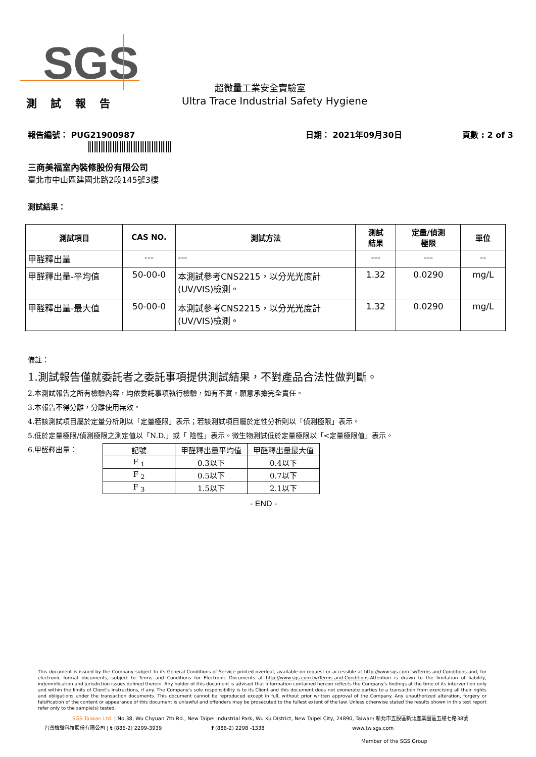SGS
超微量工業安全實驗室
測 試 報 告
Ultra Trace Industrial Safety Hygiene
報告編號： PUG21900987 日期： 2021年09月30日 頁數 : 2 of 3
三商美福室內裝修股份有限公司
臺北市中山區建國北路2段145號3樓
測試結果：
| 測試項目 | CAS NO. | 測試方法 | 測試 結果 | 定量/偵測 極限 | 單位 |
| --- | --- | --- | --- | --- | --- |
| 甲醛釋出量 | --- | --- | --- | --- | -- |
| 甲醛釋出量-平均值 | 50-00-0 | 本測試參考CNS2215，以分光光度計 (UV/VIS)檢測。 | 1.32 | 0.0290 | mg/L |
| 甲醛釋出量-最大值 | 50-00-0 | 本測試參考CNS2215，以分光光度計 (UV/VIS)檢測。 | 1.32 | 0.0290 | mg/L |
備註：
1.測試報告僅就委託者之委託事項提供測試結果，不對產品合法性做判斷。
2.本測試報告之所有檢驗內容，均依委託事項執行檢驗，如有不實，願意承擔完全責任。
3.本報告不得分離，分離使用無效。
4.若該測試項目屬於定量分析則以「定量極限」表示；若該測試項目屬於定性分析則以「偵測極限」表示。
5.低於定量極限/偵測極限之測定值以「N.D.」或「 陰性」表示。微生物測試低於定量極限以「<定量極限值」表示。
6.甲醛釋出量：
| 記號 | 甲醛釋出量平均值 | 甲醛釋出量最大值 |
| --- | --- | --- |
| F <sub>1</sub> | 0.3以下 | 0.4以下 |
| F <sub>2</sub> | 0.5以下 | 0.7以下 |
| F <sub>3</sub> | 1.5以下 | 2.1以下 |
- END -
This document is issued by the Company subject to its General Conditions of Service printed overleaf, available on request or accessible at http://www.sgs.com.tw/Terms-and-Conditions and, for electronic format documents, subject to Terms and Conditions for Electronic Documents at http://www.sgs.com.tw/Terms-and-Conditions.Attention is drawn to the limitation of liability, indemnification and jurisdiction issues defined therein. Any holder of this document is advised that information contained hereon reflects the Company's findings at the time of its intervention only and within the limits of Client's instructions, if any. The Company's sole responsibility is to its Client and this document does not exonerate parties to a transaction from exercising all their rights and obligations under the transaction documents. This document cannot be reproduced except in full, without prior written approval of the Company. Any unauthorized alteration, forgery or falsification of the content or appearance of this document is unlawful and offenders may be prosecuted to the fullest extent of the law. Unless otherwise stated the results shown in this test report refer only to the sample(s) tested.
SGS Taiwan Ltd. | No.38, Wu Chyuan 7th Rd., New Taipei Industrial Park, Wu Ku District, New Taipei City, 24890, Taiwan/ 新北市五股區新北產業園區五權七路38號
台灣檢驗科技股份有限公司 | t (886-2) 2299-3939 f (886-2) 2298 -1338 www.tw.sgs.com
Member of the SGS Group